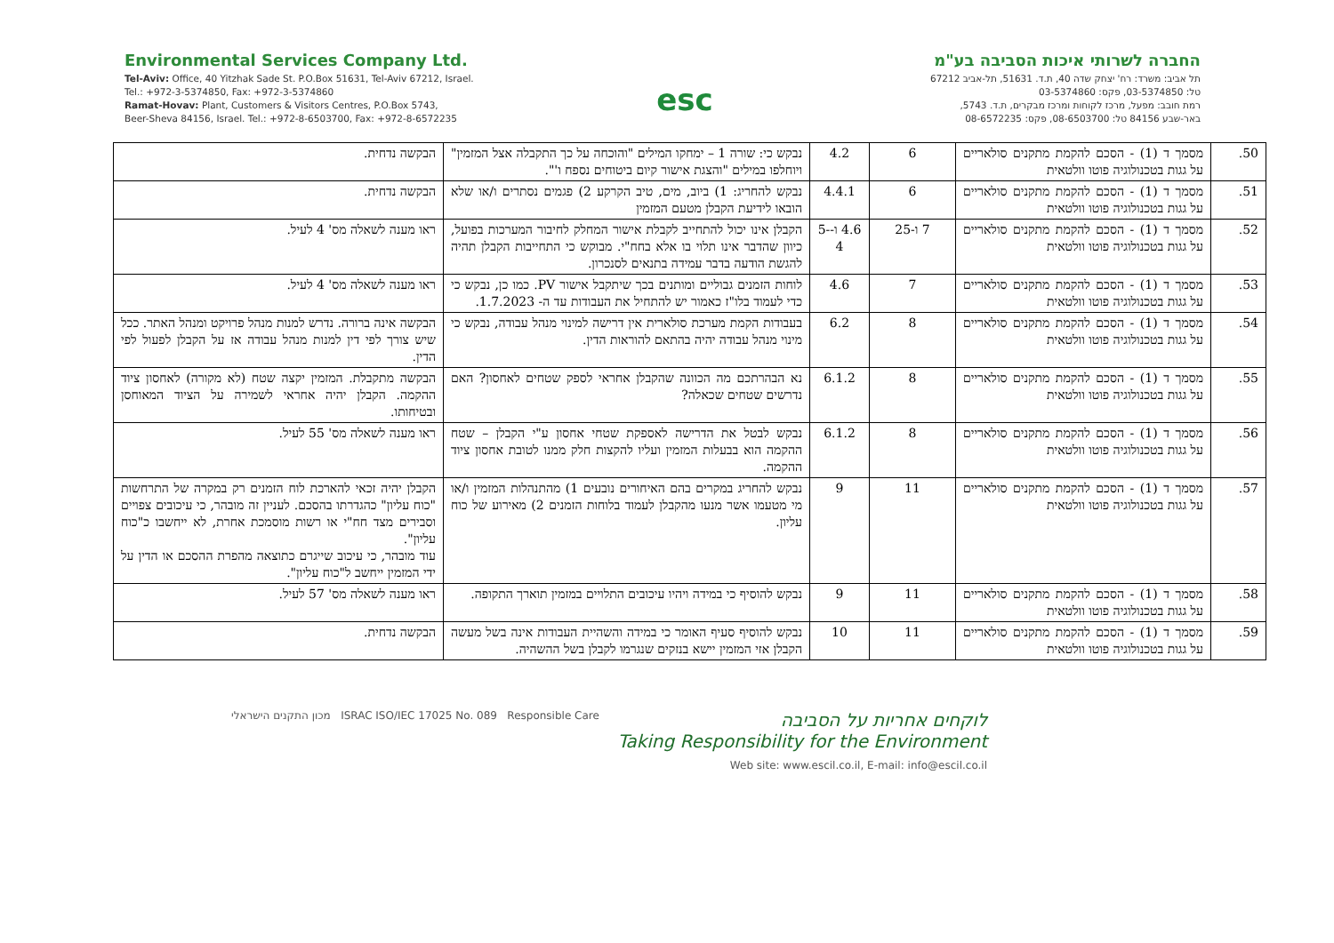Environmental Services Company Ltd.
Tel-Aviv: Office, 40 Yitzhak Sade St. P.O.Box 51631, Tel-Aviv 67212, Israel.
Tel.: +972-3-5374850, Fax: +972-3-5374860
Ramat-Hovav: Plant, Customers & Visitors Centres, P.O.Box 5743,
Beer-Sheva 84156, Israel. Tel.: +972-8-6503700, Fax: +972-8-6572235
esc
החברה לשרותי איכות הסביבה בע"מ
תל אביב: משרד: רח' יצחק שדה 40, ת.ד. 51631, תל-אביב 67212
טל: 03-5374850, פקס: 03-5374860
רמת חובב: מפעל, מרכז לקוחות ומרכז מבקרים, ת.ד. 5743,
באר-שבע 84156 טל: 08-6503700, פקס: 08-6572235
| 50. | מסמך ד (1) - הסכם להקמת מתקנים סולאריים על גגות בטכנולוגיה פוטו וולטאית | 6 | 4.2 | נבקש כי: שורה 1 – ימחקו המילים "והוכחה על כך התקבלה אצל המזמין" ויוחלפו במילים "והצגת אישור קיום ביטוחים נספח ו'". | הבקשה נדחית. |
| 51. | מסמך ד (1) - הסכם להקמת מתקנים סולאריים על גגות בטכנולוגיה פוטו וולטאית | 6 | 4.4.1 | נבקש להחריג: 1) ביוב, מים, טיב הקרקע 2) פגמים נסתרים ו/או שלא הובאו לידיעת הקבלן מטעם המזמין | הבקשה נדחית. |
| 52. | מסמך ד (1) - הסכם להקמת מתקנים סולאריים על גגות בטכנולוגיה פוטו וולטאית | 7 ו-25 | 4.6 ו-5-4 | הקבלן אינו יכול להתחייב לקבלת אישור המחלק לחיבור המערכות בפועל, כיוון שהדבר אינו תלוי בו אלא בחח"י. מבוקש כי התחייבות הקבלן תהיה להגשת הודעה בדבר עמידה בתנאים לסנכרון. | ראו מענה לשאלה מס' 4 לעיל. |
| 53. | מסמך ד (1) - הסכם להקמת מתקנים סולאריים על גגות בטכנולוגיה פוטו וולטאית | 7 | 4.6 | לוחות הזמנים גבוליים ומותנים בכך שיתקבל אישור PV. כמו כן, נבקש כי כדי לעמוד בלו"ז כאמור יש להתחיל את העבודות עד ה- 1.7.2023. | ראו מענה לשאלה מס' 4 לעיל. |
| 54. | מסמך ד (1) - הסכם להקמת מתקנים סולאריים על גגות בטכנולוגיה פוטו וולטאית | 8 | 6.2 | בעבודות הקמת מערכת סולארית אין דרישה למינוי מנהל עבודה, נבקש כי מינוי מנהל עבודה יהיה בהתאם להוראות הדין. | הבקשה אינה ברורה. נדרש למנות מנהל פרויקט ומנהל האתר. ככל שיש צורך לפי דין למנות מנהל עבודה אז על הקבלן לפעול לפי הדין. |
| 55. | מסמך ד (1) - הסכם להקמת מתקנים סולאריים על גגות בטכנולוגיה פוטו וולטאית | 8 | 6.1.2 | נא הבהרתכם מה הכוונה שהקבלן אחראי לספק שטחים לאחסון? האם נדרשים שטחים שכאלה? | הבקשה מתקבלת. המזמין יקצה שטח (לא מקורה) לאחסון ציוד ההקמה. הקבלן יהיה אחראי לשמירה על הציוד המאוחסן ובטיחותו. |
| 56. | מסמך ד (1) - הסכם להקמת מתקנים סולאריים על גגות בטכנולוגיה פוטו וולטאית | 8 | 6.1.2 | נבקש לבטל את הדרישה לאספקת שטחי אחסון ע"י הקבלן – שטח ההקמה הוא בבעלות המזמין ועליו להקצות חלק ממנו לטובת אחסון ציוד ההקמה. | ראו מענה לשאלה מס' 55 לעיל. |
| 57. | מסמך ד (1) - הסכם להקמת מתקנים סולאריים על גגות בטכנולוגיה פוטו וולטאית | 11 | 9 | נבקש להחריג במקרים בהם האיחורים נובעים 1) מהתנהלות המזמין ו/או מי מטעמו אשר מנעו מהקבלן לעמוד בלוחות הזמנים 2) מאירוע של כוח עליון. | הקבלן יהיה זכאי להארכת לוח הזמנים רק במקרה של התרחשות "כוח עליון" כהגדרתו בהסכם. לעניין זה מובהר, כי עיכובים צפויים וסבירים מצד חח"י או רשות מוסמכת אחרת, לא ייחשבו כ"כוח עליון". עוד מובהר, כי עיכוב שייגרם כתוצאה מהפרת ההסכם או הדין על ידי המזמין ייחשב ל"כוח עליון". |
| 58. | מסמך ד (1) - הסכם להקמת מתקנים סולאריים על גגות בטכנולוגיה פוטו וולטאית | 11 | 9 | נבקש להוסיף כי במידה ויהיו עיכובים התלויים במזמין תוארך התקופה. | ראו מענה לשאלה מס' 57 לעיל. |
| 59. | מסמך ד (1) - הסכם להקמת מתקנים סולאריים על גגות בטכנולוגיה פוטו וולטאית | 11 | 10 | נבקש להוסיף סעיף האומר כי במידה והשהיית העבודות אינה בשל מעשה הקבלן אזי המזמין יישא בנזקים שנגרמו לקבלן בשל ההשהיה. | הבקשה נדחית. |
מכון התקנים הישראלי ISRAC ISO/IEC 17025 No. 089 Responsible Care
לוקחים אחריות על הסביבה
Taking Responsibility for the Environment
Web site: www.escil.co.il, E-mail: info@escil.co.il